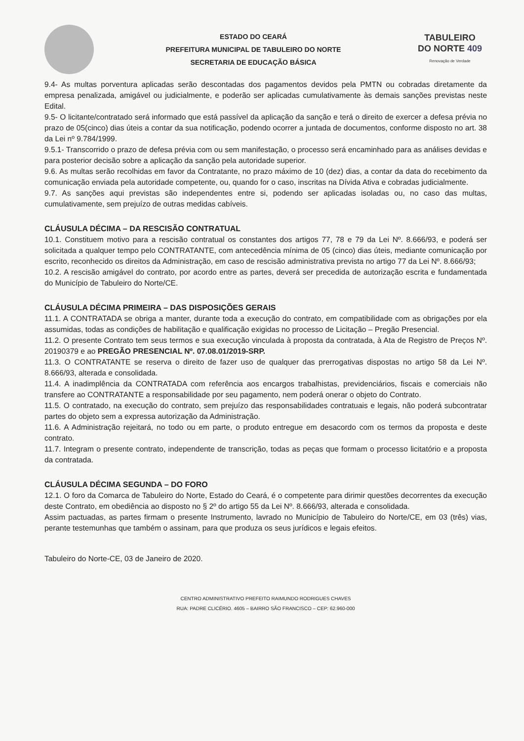ESTADO DO CEARÁ
PREFEITURA MUNICIPAL DE TABULEIRO DO NORTE
SECRETARIA DE EDUCAÇÃO BÁSICA
TABULEIRO
DO NORTE 409
Renovação de Verdade
9.4- As multas porventura aplicadas serão descontadas dos pagamentos devidos pela PMTN ou cobradas diretamente da empresa penalizada, amigável ou judicialmente, e poderão ser aplicadas cumulativamente às demais sanções previstas neste Edital.
9.5- O licitante/contratado será informado que está passível da aplicação da sanção e terá o direito de exercer a defesa prévia no prazo de 05(cinco) dias úteis a contar da sua notificação, podendo ocorrer a juntada de documentos, conforme disposto no art. 38 da Lei nº 9.784/1999.
9.5.1- Transcorrido o prazo de defesa prévia com ou sem manifestação, o processo será encaminhado para as análises devidas e para posterior decisão sobre a aplicação da sanção pela autoridade superior.
9.6. As multas serão recolhidas em favor da Contratante, no prazo máximo de 10 (dez) dias, a contar da data do recebimento da comunicação enviada pela autoridade competente, ou, quando for o caso, inscritas na Dívida Ativa e cobradas judicialmente.
9.7. As sanções aqui previstas são independentes entre si, podendo ser aplicadas isoladas ou, no caso das multas, cumulativamente, sem prejuízo de outras medidas cabíveis.
CLÁUSULA DÉCIMA – DA RESCISÃO CONTRATUAL
10.1. Constituem motivo para a rescisão contratual os constantes dos artigos 77, 78 e 79 da Lei Nº. 8.666/93, e poderá ser solicitada a qualquer tempo pelo CONTRATANTE, com antecedência mínima de 05 (cinco) dias úteis, mediante comunicação por escrito, reconhecido os direitos da Administração, em caso de rescisão administrativa prevista no artigo 77 da Lei Nº. 8.666/93;
10.2. A rescisão amigável do contrato, por acordo entre as partes, deverá ser precedida de autorização escrita e fundamentada do Município de Tabuleiro do Norte/CE.
CLÁUSULA DÉCIMA PRIMEIRA – DAS DISPOSIÇÕES GERAIS
11.1. A CONTRATADA se obriga a manter, durante toda a execução do contrato, em compatibilidade com as obrigações por ela assumidas, todas as condições de habilitação e qualificação exigidas no processo de Licitação – Pregão Presencial.
11.2. O presente Contrato tem seus termos e sua execução vinculada à proposta da contratada, à Ata de Registro de Preços Nº. 20190379 e ao PREGÃO PRESENCIAL Nº. 07.08.01/2019-SRP.
11.3. O CONTRATANTE se reserva o direito de fazer uso de qualquer das prerrogativas dispostas no artigo 58 da Lei Nº. 8.666/93, alterada e consolidada.
11.4. A inadimplência da CONTRATADA com referência aos encargos trabalhistas, previdenciários, fiscais e comerciais não transfere ao CONTRATANTE a responsabilidade por seu pagamento, nem poderá onerar o objeto do Contrato.
11.5. O contratado, na execução do contrato, sem prejuízo das responsabilidades contratuais e legais, não poderá subcontratar partes do objeto sem a expressa autorização da Administração.
11.6. A Administração rejeitará, no todo ou em parte, o produto entregue em desacordo com os termos da proposta e deste contrato.
11.7. Integram o presente contrato, independente de transcrição, todas as peças que formam o processo licitatório e a proposta da contratada.
CLÁUSULA DÉCIMA SEGUNDA – DO FORO
12.1. O foro da Comarca de Tabuleiro do Norte, Estado do Ceará, é o competente para dirimir questões decorrentes da execução deste Contrato, em obediência ao disposto no § 2º do artigo 55 da Lei Nº. 8.666/93, alterada e consolidada.
Assim pactuadas, as partes firmam o presente Instrumento, lavrado no Município de Tabuleiro do Norte/CE, em 03 (três) vias, perante testemunhas que também o assinam, para que produza os seus jurídicos e legais efeitos.
Tabuleiro do Norte-CE, 03 de Janeiro de 2020.
CENTRO ADMINISTRATIVO PREFEITO RAIMUNDO RODRIGUES CHAVES
RUA: PADRE CLICÉRIO. 4605 – BAIRRO SÃO FRANCISCO – CEP: 62.960-000